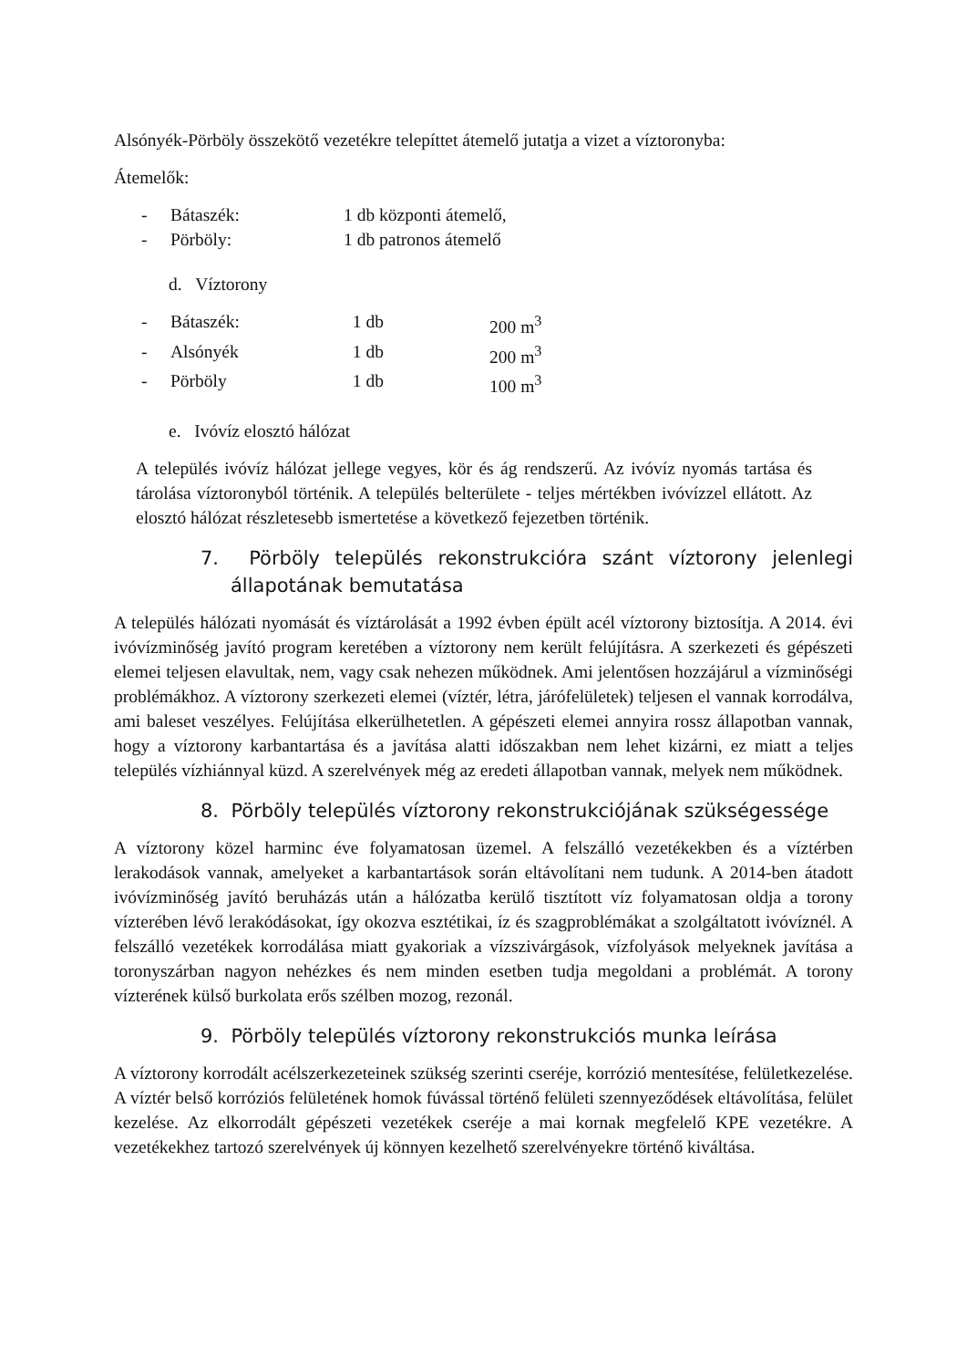Alsónyék-Pörböly összekötő vezetékre telepíttet átemelő jutatja a vizet a víztoronyba:
Átemelők:
- Bátaszék: 1 db központi átemelő,
- Pörböly: 1 db patronos átemelő
d. Víztorony
- Bátaszék: 1 db 200 m<sup>3</sup>
- Alsónyék 1 db 200 m<sup>3</sup>
- Pörböly 1 db 100 m<sup>3</sup>
e. Ivóvíz elosztó hálózat
A település ivóvíz hálózat jellege vegyes, kör és ág rendszerű. Az ivóvíz nyomás tartása és tárolása víztoronyból történik. A település belterülete - teljes mértékben ivóvízzel ellátott. Az elosztó hálózat részletesebb ismertetése a következő fejezetben történik.
7. Pörböly település rekonstrukcióra szánt víztorony jelenlegi állapotának bemutatása
A település hálózati nyomását és víztárolását a 1992 évben épült acél víztorony biztosítja. A 2014. évi ivóvízminőség javító program keretében a víztorony nem került felújításra. A szerkezeti és gépészeti elemei teljesen elavultak, nem, vagy csak nehezen működnek. Ami jelentősen hozzájárul a vízminőségi problémákhoz. A víztorony szerkezeti elemei (víztér, létra, járófelületek) teljesen el vannak korrodálva, ami baleset veszélyes. Felújítása elkerülhetetlen. A gépészeti elemei annyira rossz állapotban vannak, hogy a víztorony karbantartása és a javítása alatti időszakban nem lehet kizárni, ez miatt a teljes település vízhiánnyal küzd. A szerelvények még az eredeti állapotban vannak, melyek nem működnek.
8. Pörböly település víztorony rekonstrukciójának szükségessége
A víztorony közel harminc éve folyamatosan üzemel. A felszálló vezetékekben és a víztérben lerakodások vannak, amelyeket a karbantartások során eltávolítani nem tudunk. A 2014-ben átadott ivóvízminőség javító beruházás után a hálózatba kerülő tisztított víz folyamatosan oldja a torony vízterében lévő lerakódásokat, így okozva esztétikai, íz és szagproblémákat a szolgáltatott ivóvíznél. A felszálló vezetékek korrodálása miatt gyakoriak a vízszivárgások, vízfolyások melyeknek javítása a toronyszárban nagyon nehézkes és nem minden esetben tudja megoldani a problémát. A torony vízterének külső burkolata erős szélben mozog, rezonál.
9. Pörböly település víztorony rekonstrukciós munka leírása
A víztorony korrodált acélszerkezeteinek szükség szerinti cseréje, korrózió mentesítése, felületkezelése. A víztér belső korróziós felületének homok fúvással történő felületi szennyeződések eltávolítása, felület kezelése. Az elkorrodált gépészeti vezetékek cseréje a mai kornak megfelelő KPE vezetékre. A vezetékekhez tartozó szerelvények új könnyen kezelhető szerelvényekre történő kiváltása.